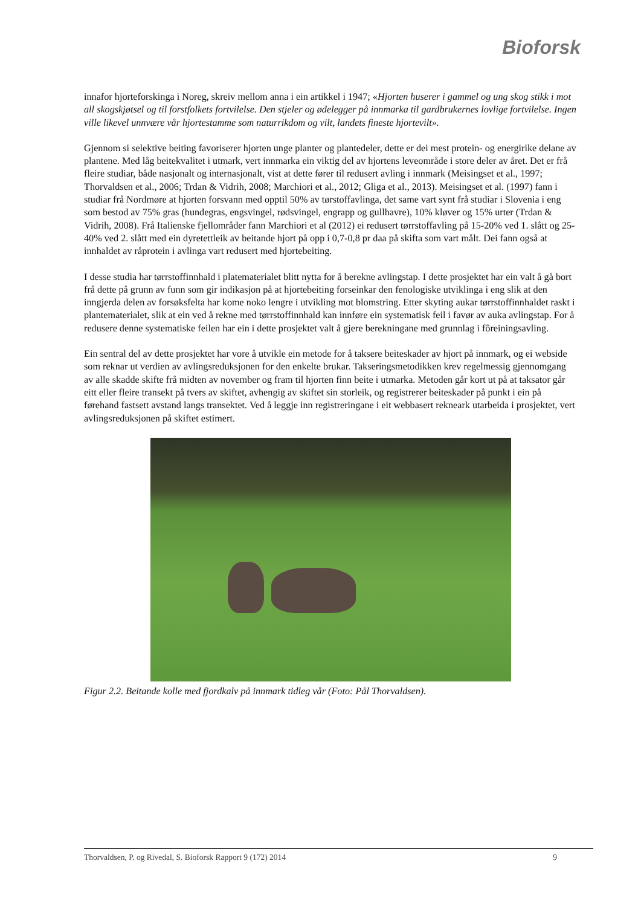Bioforsk
innafor hjorteforskinga i Noreg, skreiv mellom anna i ein artikkel i 1947; «Hjorten huserer i gammel og ung skog stikk i mot all skogskjøtsel og til forstfolkets fortvilelse. Den stjeler og ødelegger på innmarka til gardbrukernes lovlige fortvilelse. Ingen ville likevel unnvære vår hjortestamme som naturrikdom og vilt, landets fineste hjortevilt».
Gjennom si selektive beiting favoriserer hjorten unge planter og plantedeler, dette er dei mest protein- og energirike delane av plantene. Med låg beitekvalitet i utmark, vert innmarka ein viktig del av hjortens leveområde i store deler av året. Det er frå fleire studiar, både nasjonalt og internasjonalt, vist at dette fører til redusert avling i innmark (Meisingset et al., 1997; Thorvaldsen et al., 2006; Trdan & Vidrih, 2008; Marchiori et al., 2012; Gliga et al., 2013). Meisingset et al. (1997) fann i studiar frå Nordmøre at hjorten forsvann med opptil 50% av tørstoffavlinga, det same vart synt frå studiar i Slovenia i eng som bestod av 75% gras (hundegras, engsvingel, rødsvingel, engrapp og gullhavre), 10% kløver og 15% urter (Trdan & Vidrih, 2008). Frå Italienske fjellområder fann Marchiori et al (2012) ei redusert tørrstoffavling på 15-20% ved 1. slått og 25-40% ved 2. slått med ein dyretettleik av beitande hjort på opp i 0,7-0,8 pr daa på skifta som vart målt. Dei fann også at innhaldet av råprotein i avlinga vart redusert med hjortebeiting.
I desse studia har tørrstoffinnhald i platematerialet blitt nytta for å berekne avlingstap. I dette prosjektet har ein valt å gå bort frå dette på grunn av funn som gir indikasjon på at hjortebeiting forseinkar den fenologiske utviklinga i eng slik at den inngjerda delen av forsøksfelta har kome noko lengre i utvikling mot blomstring. Etter skyting aukar tørrstoffinnhaldet raskt i plantematerialet, slik at ein ved å rekne med tørrstoffinnhald kan innføre ein systematisk feil i favør av auka avlingstap. For å redusere denne systematiske feilen har ein i dette prosjektet valt å gjere berekningane med grunnlag i fôreiningsavling.
Ein sentral del av dette prosjektet har vore å utvikle ein metode for å taksere beiteskader av hjort på innmark, og ei webside som reknar ut verdien av avlingsreduksjonen for den enkelte brukar. Takseringsmetodikken krev regelmessig gjennomgang av alle skadde skifte frå midten av november og fram til hjorten finn beite i utmarka. Metoden går kort ut på at taksator går eitt eller fleire transekt på tvers av skiftet, avhengig av skiftet sin storleik, og registrerer beiteskader på punkt i ein på førehand fastsett avstand langs transektet. Ved å leggje inn registreringane i eit webbasert rekneark utarbeida i prosjektet, vert avlingsreduksjonen på skiftet estimert.
Figur 2.2. Beitande kolle med fjordkalv på innmark tidleg vår (Foto: Pål Thorvaldsen).
Thorvaldsen, P. og Rivedal, S. Bioforsk Rapport 9 (172) 2014 9